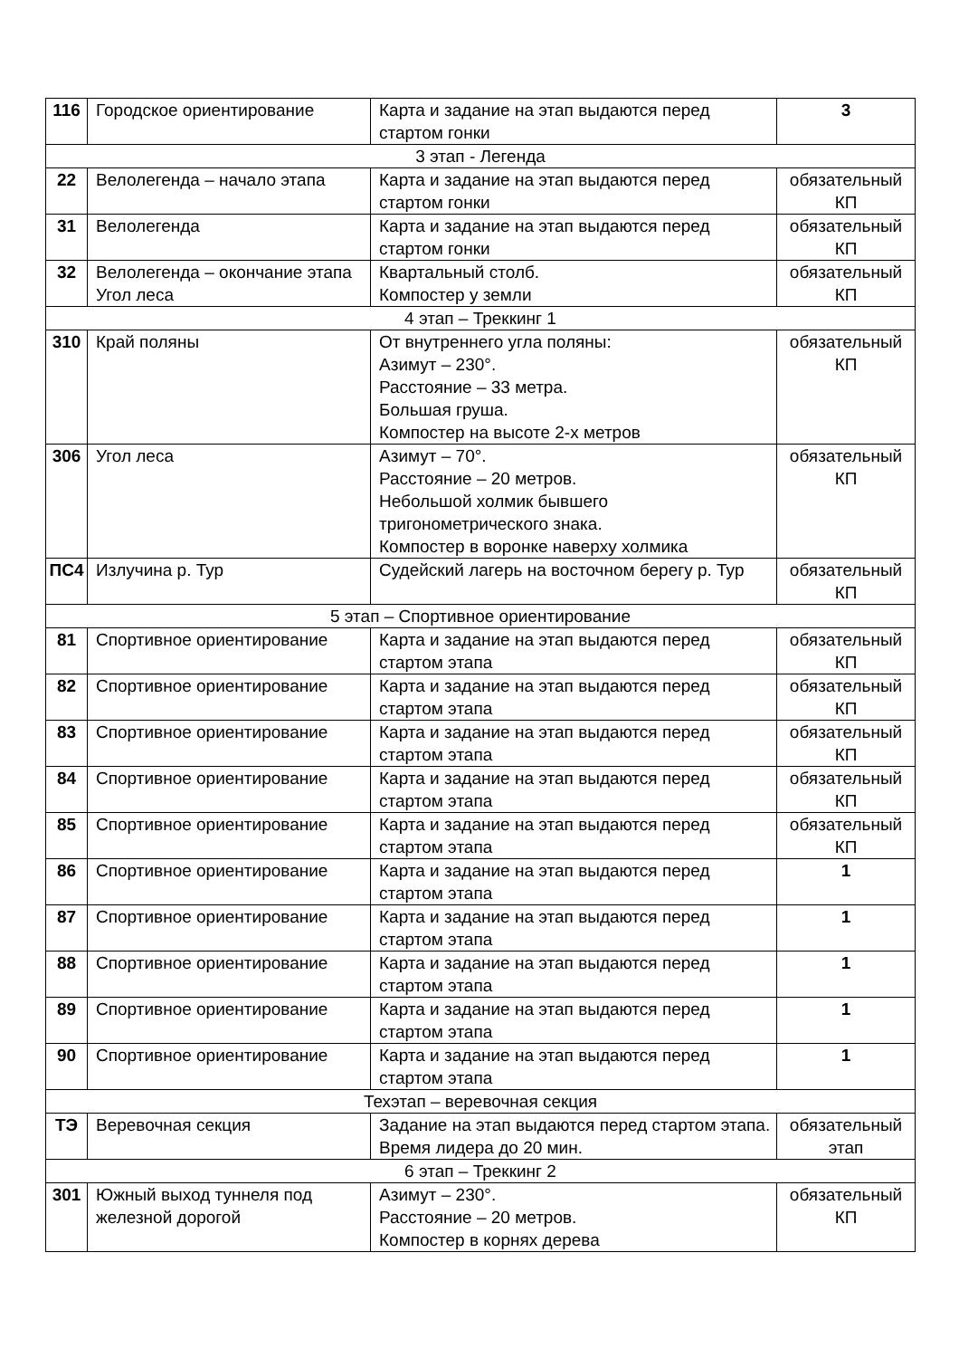| 116 | Городское ориентирование | Карта и задание на этап выдаются перед стартом гонки | 3 |
| 3 этап - Легенда | | | |
| 22 | Велолегенда – начало этапа | Карта и задание на этап выдаются перед стартом гонки | обязательный КП |
| 31 | Велолегенда | Карта и задание на этап выдаются перед стартом гонки | обязательный КП |
| 32 | Велолегенда – окончание этапа Угол леса | Квартальный столб. Компостер у земли | обязательный КП |
| 4 этап – Треккинг 1 | | | |
| 310 | Край поляны | От внутреннего угла поляны: Азимут – 230°. Расстояние – 33 метра. Большая груша. Компостер на высоте 2-х метров | обязательный КП |
| 306 | Угол леса | Азимут – 70°. Расстояние – 20 метров. Небольшой холмик бывшего тригонометрического знака. Компостер в воронке наверху холмика | обязательный КП |
| ПС4 | Излучина р. Тур | Судейский лагерь на восточном берегу р. Тур | обязательный КП |
| 5 этап – Спортивное ориентирование | | | |
| 81 | Спортивное ориентирование | Карта и задание на этап выдаются перед стартом этапа | обязательный КП |
| 82 | Спортивное ориентирование | Карта и задание на этап выдаются перед стартом этапа | обязательный КП |
| 83 | Спортивное ориентирование | Карта и задание на этап выдаются перед стартом этапа | обязательный КП |
| 84 | Спортивное ориентирование | Карта и задание на этап выдаются перед стартом этапа | обязательный КП |
| 85 | Спортивное ориентирование | Карта и задание на этап выдаются перед стартом этапа | обязательный КП |
| 86 | Спортивное ориентирование | Карта и задание на этап выдаются перед стартом этапа | 1 |
| 87 | Спортивное ориентирование | Карта и задание на этап выдаются перед стартом этапа | 1 |
| 88 | Спортивное ориентирование | Карта и задание на этап выдаются перед стартом этапа | 1 |
| 89 | Спортивное ориентирование | Карта и задание на этап выдаются перед стартом этапа | 1 |
| 90 | Спортивное ориентирование | Карта и задание на этап выдаются перед стартом этапа | 1 |
| Техэтап – веревочная секция | | | |
| ТЭ | Веревочная секция | Задание на этап выдаются перед стартом этапа. Время лидера до 20 мин. | обязательный этап |
| 6 этап – Треккинг 2 | | | |
| 301 | Южный выход туннеля под железной дорогой | Азимут – 230°. Расстояние – 20 метров. Компостер в корнях дерева | обязательный КП |